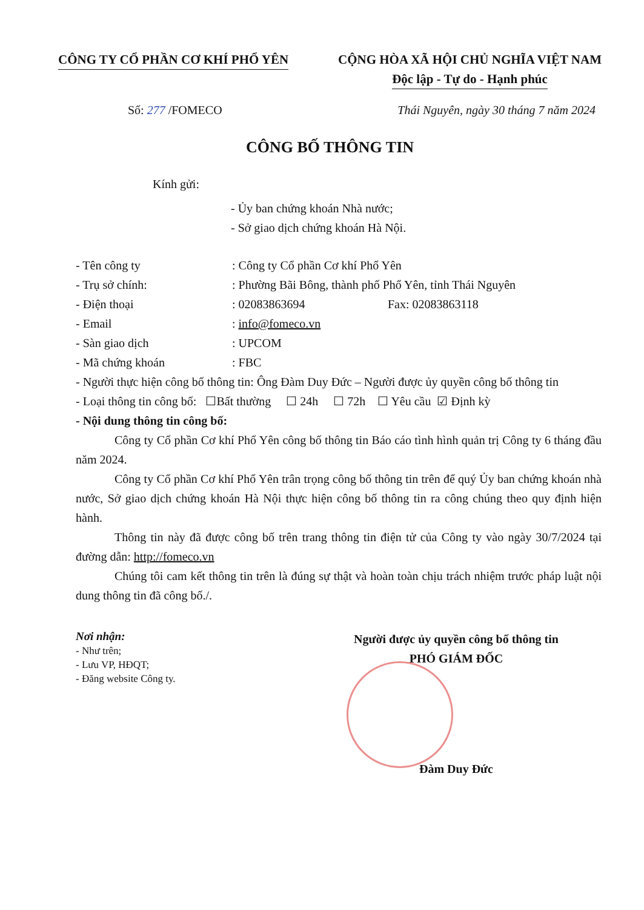CÔNG TY CỔ PHẦN CƠ KHÍ PHỔ YÊN CỘNG HÒA XÃ HỘI CHỦ NGHĨA VIỆT NAM
Độc lập - Tự do - Hạnh phúc
Số: 277 /FOMECO Thái Nguyên, ngày 30 tháng 7 năm 2024
CÔNG BỐ THÔNG TIN
Kính gửi:
- Ủy ban chứng khoán Nhà nước;
- Sở giao dịch chứng khoán Hà Nội.
- Tên công ty: Công ty Cổ phần Cơ khí Phổ Yên
- Trụ sở chính:: Phường Bãi Bông, thành phố Phổ Yên, tỉnh Thái Nguyên
- Điện thoại: 02083863694 Fax: 02083863118
- Email: info@fomeco.vn
- Sàn giao dịch: UPCOM
- Mã chứng khoán: FBC
- Người thực hiện công bố thông tin: Ông Đàm Duy Đức – Người được ủy quyền công bố thông tin
- Loại thông tin công bố: ☐Bất thường ☐ 24h ☐ 72h ☐ Yêu cầu ☑ Định kỳ
- Nội dung thông tin công bố:
Công ty Cổ phần Cơ khí Phổ Yên công bố thông tin Báo cáo tình hình quản trị Công ty 6 tháng đầu năm 2024.
Công ty Cổ phần Cơ khí Phổ Yên trân trọng công bố thông tin trên để quý Ủy ban chứng khoán nhà nước, Sở giao dịch chứng khoán Hà Nội thực hiện công bố thông tin ra công chúng theo quy định hiện hành.
Thông tin này đã được công bố trên trang thông tin điện tử của Công ty vào ngày 30/7/2024 tại đường dẫn: http://fomeco.vn
Chúng tôi cam kết thông tin trên là đúng sự thật và hoàn toàn chịu trách nhiệm trước pháp luật nội dung thông tin đã công bố./.
Nơi nhận:
- Như trên;
- Lưu VP, HĐQT;
- Đăng website Công ty.
Người được ủy quyền công bố thông tin
PHÓ GIÁM ĐỐC
Đàm Duy Đức